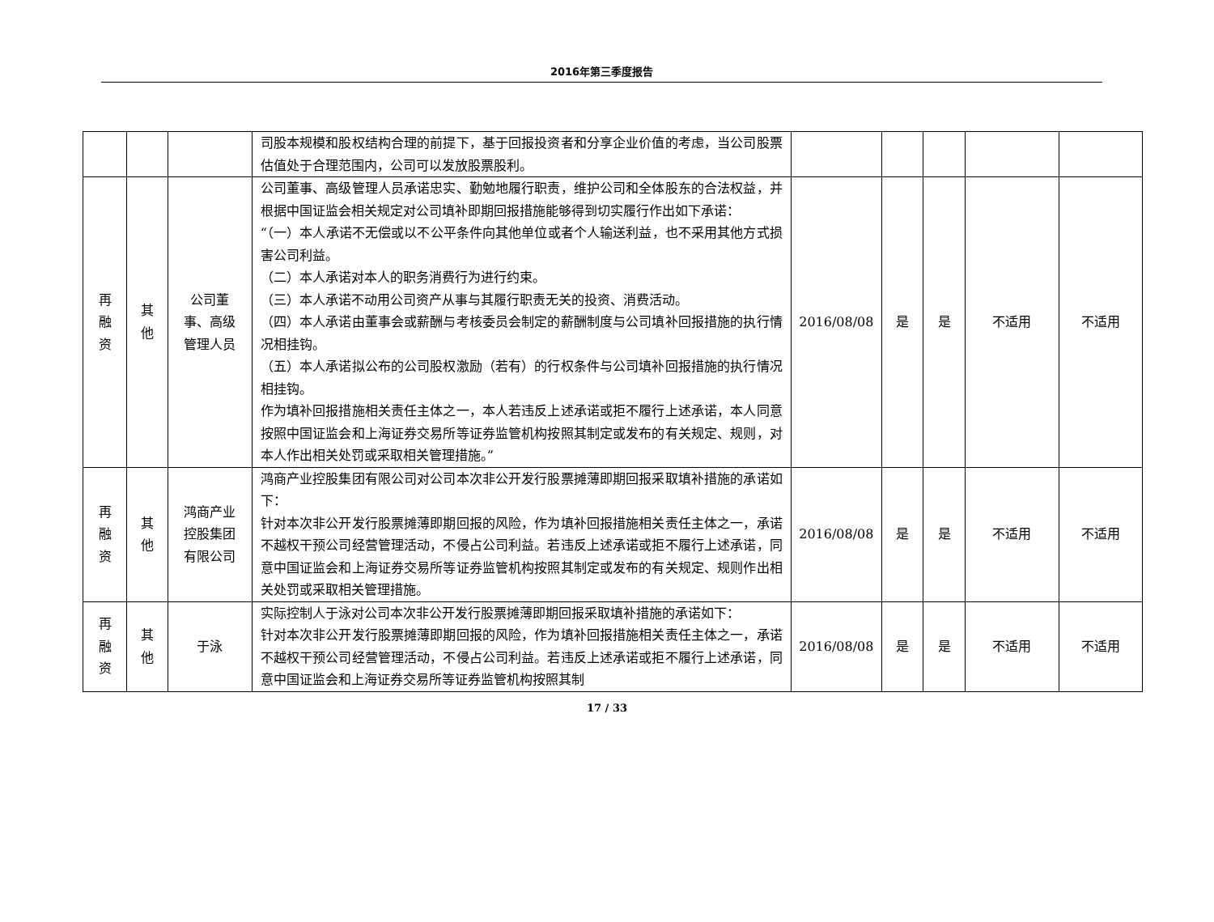2016年第三季度报告
| | | | 司股本规模和股权结构合理的前提下，基于回报投资者和分享企业价值的考虑，当公司股票估值处于合理范围内，公司可以发放股票股利。 | | | | | |
| 再 融 资 | 其 他 | 公司董 事、高级 管理人员 | 公司董事、高级管理人员承诺忠实、勤勉地履行职责，维护公司和全体股东的合法权益，并根据中国证监会相关规定对公司填补即期回报措施能够得到切实履行作出如下承诺： “（一）本人承诺不无偿或以不公平条件向其他单位或者个人输送利益，也不采用其他方式损害公司利益。 （二）本人承诺对本人的职务消费行为进行约束。 （三）本人承诺不动用公司资产从事与其履行职责无关的投资、消费活动。 （四）本人承诺由董事会或薪酬与考核委员会制定的薪酬制度与公司填补回报措施的执行情况相挂钩。 （五）本人承诺拟公布的公司股权激励（若有）的行权条件与公司填补回报措施的执行情况相挂钩。 作为填补回报措施相关责任主体之一，本人若违反上述承诺或拒不履行上述承诺，本人同意按照中国证监会和上海证券交易所等证券监管机构按照其制定或发布的有关规定、规则，对本人作出相关处罚或采取相关管理措施。” | 2016/08/08 | 是 | 是 | 不适用 | 不适用 |
| 再 融 资 | 其 他 | 鸿商产业 控股集团 有限公司 | 鸿商产业控股集团有限公司对公司本次非公开发行股票摊薄即期回报采取填补措施的承诺如下： 针对本次非公开发行股票摊薄即期回报的风险，作为填补回报措施相关责任主体之一，承诺不越权干预公司经营管理活动，不侵占公司利益。若违反上述承诺或拒不履行上述承诺，同意中国证监会和上海证券交易所等证券监管机构按照其制定或发布的有关规定、规则作出相关处罚或采取相关管理措施。 | 2016/08/08 | 是 | 是 | 不适用 | 不适用 |
| 再 融 资 | 其 他 | 于泳 | 实际控制人于泳对公司本次非公开发行股票摊薄即期回报采取填补措施的承诺如下： 针对本次非公开发行股票摊薄即期回报的风险，作为填补回报措施相关责任主体之一，承诺不越权干预公司经营管理活动，不侵占公司利益。若违反上述承诺或拒不履行上述承诺，同意中国证监会和上海证券交易所等证券监管机构按照其制 | 2016/08/08 | 是 | 是 | 不适用 | 不适用 |
17 / 33